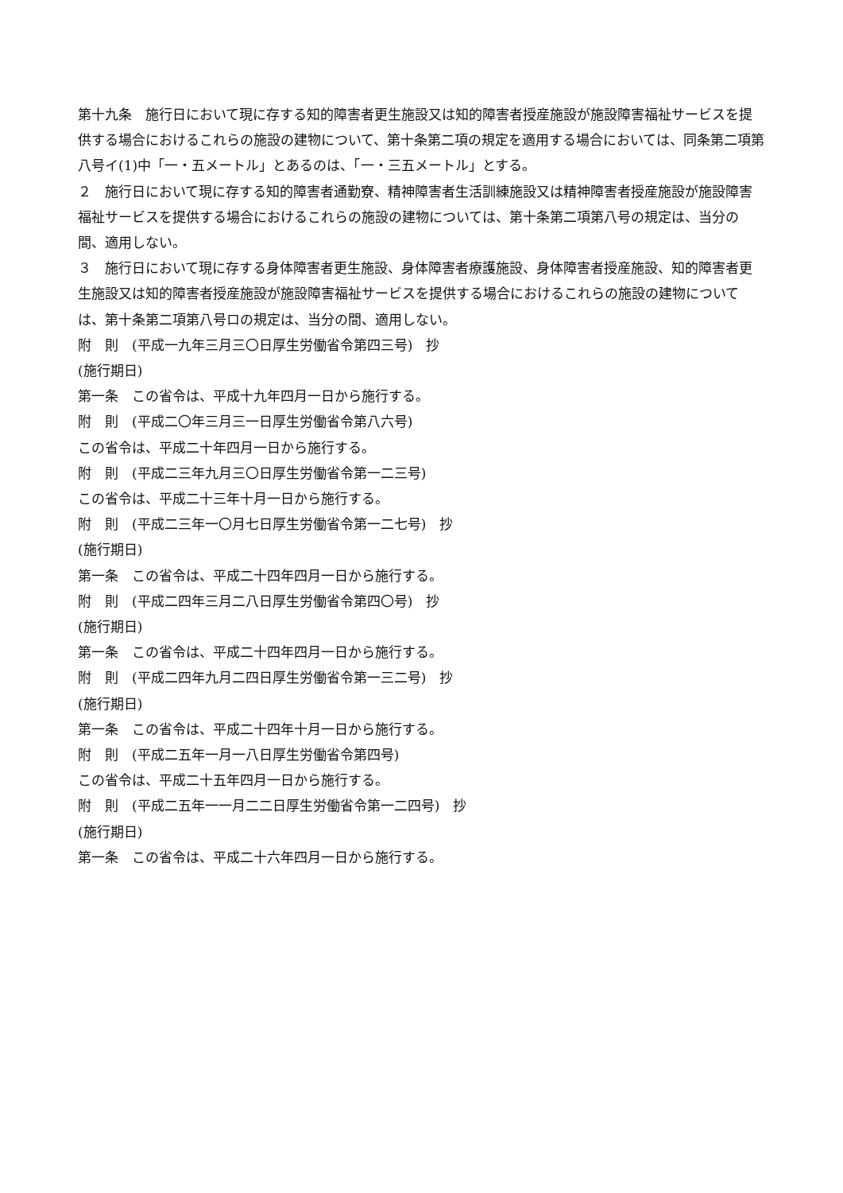第十九条　施行日において現に存する知的障害者更生施設又は知的障害者授産施設が施設障害福祉サービスを提供する場合におけるこれらの施設の建物について、第十条第二項の規定を適用する場合においては、同条第二項第八号イ(1)中「一・五メートル」とあるのは、「一・三五メートル」とする。
２　施行日において現に存する知的障害者通勤寮、精神障害者生活訓練施設又は精神障害者授産施設が施設障害福祉サービスを提供する場合におけるこれらの施設の建物については、第十条第二項第八号の規定は、当分の間、適用しない。
３　施行日において現に存する身体障害者更生施設、身体障害者療護施設、身体障害者授産施設、知的障害者更生施設又は知的障害者授産施設が施設障害福祉サービスを提供する場合におけるこれらの施設の建物については、第十条第二項第八号ロの規定は、当分の間、適用しない。
附　則　(平成一九年三月三〇日厚生労働省令第四三号)　抄
(施行期日)
第一条　この省令は、平成十九年四月一日から施行する。
附　則　(平成二〇年三月三一日厚生労働省令第八六号)
この省令は、平成二十年四月一日から施行する。
附　則　(平成二三年九月三〇日厚生労働省令第一二三号)
この省令は、平成二十三年十月一日から施行する。
附　則　(平成二三年一〇月七日厚生労働省令第一二七号)　抄
(施行期日)
第一条　この省令は、平成二十四年四月一日から施行する。
附　則　(平成二四年三月二八日厚生労働省令第四〇号)　抄
(施行期日)
第一条　この省令は、平成二十四年四月一日から施行する。
附　則　(平成二四年九月二四日厚生労働省令第一三二号)　抄
(施行期日)
第一条　この省令は、平成二十四年十月一日から施行する。
附　則　(平成二五年一月一八日厚生労働省令第四号)
この省令は、平成二十五年四月一日から施行する。
附　則　(平成二五年一一月二二日厚生労働省令第一二四号)　抄
(施行期日)
第一条　この省令は、平成二十六年四月一日から施行する。